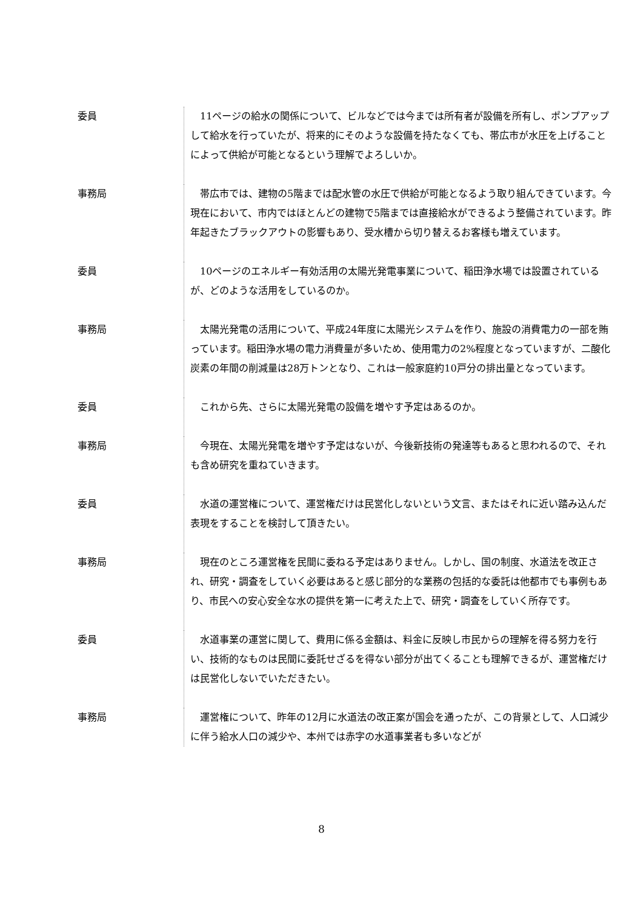委員 　11ページの給水の関係について、ビルなどでは今までは所有者が設備を所有し、ポンプアップして給水を行っていたが、将来的にそのような設備を持たなくても、帯広市が水圧を上げることによって供給が可能となるという理解でよろしいか。
事務局 　帯広市では、建物の5階までは配水管の水圧で供給が可能となるよう取り組んできています。今現在において、市内ではほとんどの建物で5階までは直接給水ができるよう整備されています。昨年起きたブラックアウトの影響もあり、受水槽から切り替えるお客様も増えています。
委員 　10ページのエネルギー有効活用の太陽光発電事業について、稲田浄水場では設置されているが、どのような活用をしているのか。
事務局 　太陽光発電の活用について、平成24年度に太陽光システムを作り、施設の消費電力の一部を賄っています。稲田浄水場の電力消費量が多いため、使用電力の2%程度となっていますが、二酸化炭素の年間の削減量は28万トンとなり、これは一般家庭約10戸分の排出量となっています。
委員 　これから先、さらに太陽光発電の設備を増やす予定はあるのか。
事務局 　今現在、太陽光発電を増やす予定はないが、今後新技術の発達等もあると思われるので、それも含め研究を重ねていきます。
委員 　水道の運営権について、運営権だけは民営化しないという文言、またはそれに近い踏み込んだ表現をすることを検討して頂きたい。
事務局 　現在のところ運営権を民間に委ねる予定はありません。しかし、国の制度、水道法を改正され、研究・調査をしていく必要はあると感じ部分的な業務の包括的な委託は他都市でも事例もあり、市民への安心安全な水の提供を第一に考えた上で、研究・調査をしていく所存です。
委員 　水道事業の運営に関して、費用に係る金額は、料金に反映し市民からの理解を得る努力を行い、技術的なものは民間に委託せざるを得ない部分が出てくることも理解できるが、運営権だけは民営化しないでいただきたい。
事務局 　運営権について、昨年の12月に水道法の改正案が国会を通ったが、この背景として、人口減少に伴う給水人口の減少や、本州では赤字の水道事業者も多いなどが
8